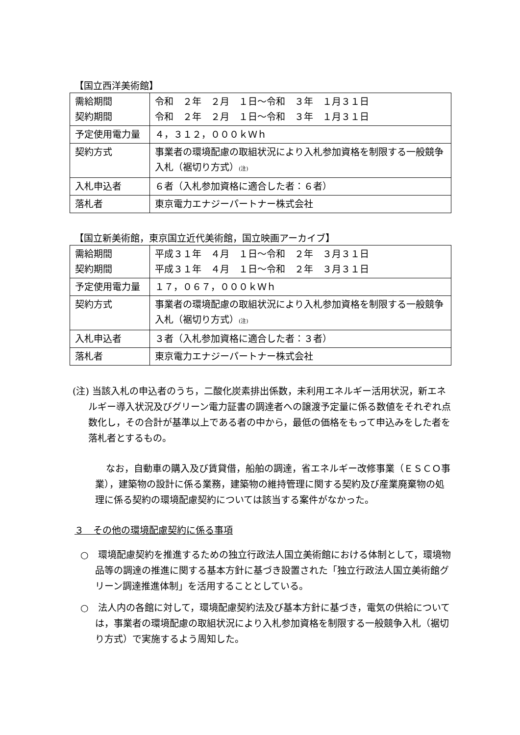【国立西洋美術館】
| 需給期間 契約期間 | 令和 ２年 ２月 １日～令和 ３年 １月３１日 令和 ２年 ２月 １日～令和 ３年 １月３１日 |
| 予定使用電力量 | ４，３１２，０００ｋＷｈ |
| 契約方式 | 事業者の環境配慮の取組状況により入札参加資格を制限する一般競争入札（裾切り方式） (注) |
| 入札申込者 | ６者（入札参加資格に適合した者：６者） |
| 落札者 | 東京電力エナジーパートナー株式会社 |
【国立新美術館，東京国立近代美術館，国立映画アーカイブ】
| 需給期間 契約期間 | 平成３１年 ４月 １日～令和 ２年 ３月３１日 平成３１年 ４月 １日～令和 ２年 ３月３１日 |
| 予定使用電力量 | １７，０６７，０００ｋＷｈ |
| 契約方式 | 事業者の環境配慮の取組状況により入札参加資格を制限する一般競争入札（裾切り方式） (注) |
| 入札申込者 | ３者（入札参加資格に適合した者：３者） |
| 落札者 | 東京電力エナジーパートナー株式会社 |
(注) 当該入札の申込者のうち，二酸化炭素排出係数，未利用エネルギー活用状況，新エネルギー導入状況及びグリーン電力証書の調達者への譲渡予定量に係る数値をそれぞれ点数化し，その合計が基準以上である者の中から，最低の価格をもって申込みをした者を落札者とするもの。
なお，自動車の購入及び賃貸借，船舶の調達，省エネルギー改修事業（ＥＳＣＯ事業），建築物の設計に係る業務，建築物の維持管理に関する契約及び産業廃棄物の処理に係る契約の環境配慮契約については該当する案件がなかった。
３　その他の環境配慮契約に係る事項
○　環境配慮契約を推進するための独立行政法人国立美術館における体制として，環境物品等の調達の推進に関する基本方針に基づき設置された「独立行政法人国立美術館グリーン調達推進体制」を活用することとしている。
○　法人内の各館に対して，環境配慮契約法及び基本方針に基づき，電気の供給については，事業者の環境配慮の取組状況により入札参加資格を制限する一般競争入札（裾切り方式）で実施するよう周知した。